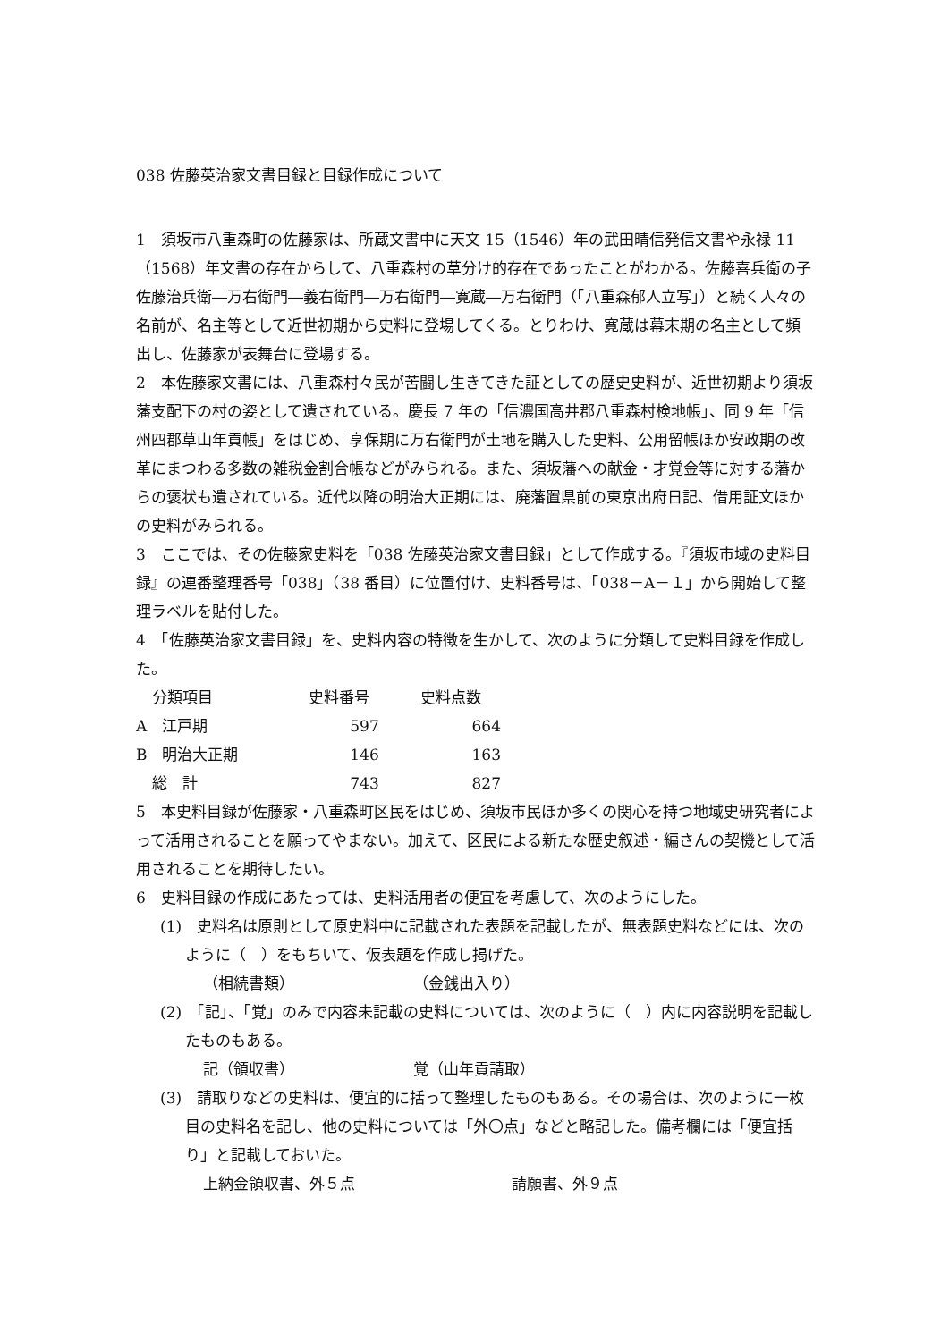038 佐藤英治家文書目録と目録作成について
1　須坂市八重森町の佐藤家は、所蔵文書中に天文 15（1546）年の武田晴信発信文書や永禄 11（1568）年文書の存在からして、八重森村の草分け的存在であったことがわかる。佐藤喜兵衛の子佐藤治兵衛―万右衛門―義右衛門―万右衛門―寛蔵―万右衛門（「八重森郁人立写」）と続く人々の名前が、名主等として近世初期から史料に登場してくる。とりわけ、寛蔵は幕末期の名主として頻出し、佐藤家が表舞台に登場する。
2　本佐藤家文書には、八重森村々民が苦闘し生きてきた証としての歴史史料が、近世初期より須坂藩支配下の村の姿として遺されている。慶長 7 年の「信濃国高井郡八重森村検地帳」、同 9 年「信州四郡草山年貢帳」をはじめ、享保期に万右衛門が土地を購入した史料、公用留帳ほか安政期の改革にまつわる多数の雑税金割合帳などがみられる。また、須坂藩への献金・才覚金等に対する藩からの褒状も遺されている。近代以降の明治大正期には、廃藩置県前の東京出府日記、借用証文ほかの史料がみられる。
3　ここでは、その佐藤家史料を「038 佐藤英治家文書目録」として作成する。『須坂市域の史料目録』の連番整理番号「038」（38 番目）に位置付け、史料番号は、「038－A－１」から開始して整理ラベルを貼付した。
4　「佐藤英治家文書目録」を、史料内容の特徴を生かして、次のように分類して史料目録を作成した。
| 分類項目 | 史料番号 | 史料点数 |
| --- | --- | --- |
| A 江戸期 | 597 | 664 |
| B 明治大正期 | 146 | 163 |
| 総 計 | 743 | 827 |
5　本史料目録が佐藤家・八重森町区民をはじめ、須坂市民ほか多くの関心を持つ地域史研究者によって活用されることを願ってやまない。加えて、区民による新たな歴史叙述・編さんの契機として活用されることを期待したい。
6　史料目録の作成にあたっては、史料活用者の便宜を考慮して、次のようにした。
(1)　史料名は原則として原史料中に記載された表題を記載したが、無表題史料などには、次のように（　）をもちいて、仮表題を作成し掲げた。
（相続書類） （金銭出入り）
(2)　「記」、「覚」のみで内容未記載の史料については、次のように（　）内に内容説明を記載したものもある。
記（領収書） 覚（山年貢請取）
(3)　請取りなどの史料は、便宜的に括って整理したものもある。その場合は、次のように一枚目の史料名を記し、他の史料については「外〇点」などと略記した。備考欄には「便宜括り」と記載しておいた。
上納金領収書、外５点 請願書、外９点